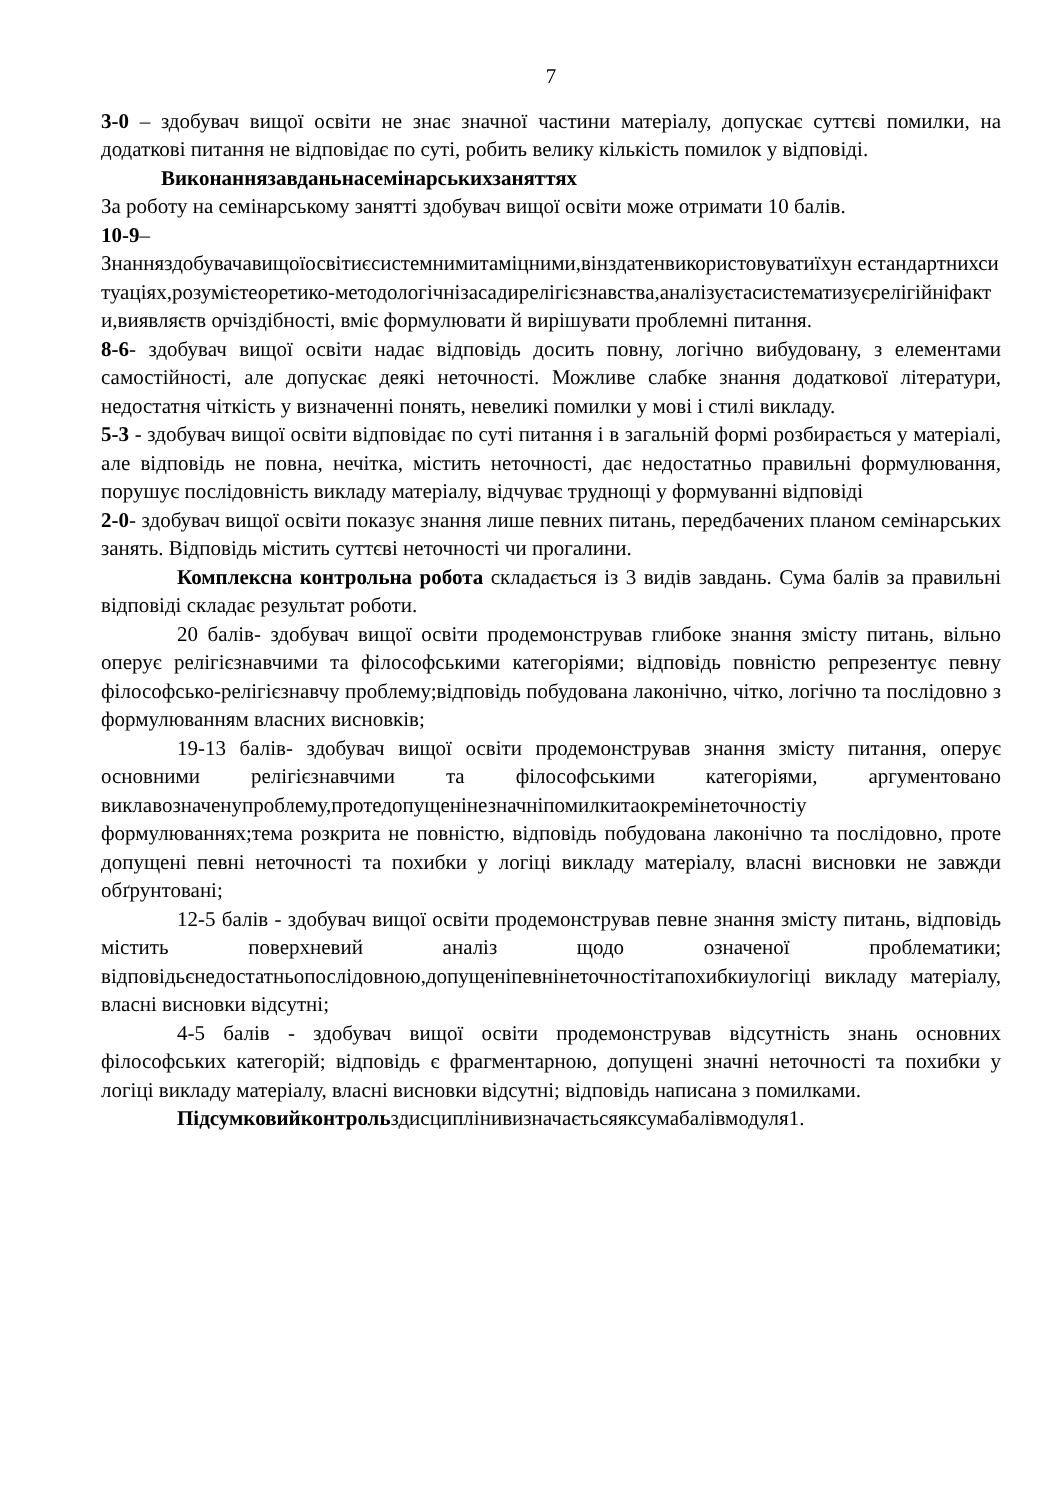7
3-0 – здобувач вищої освіти не знає значної частини матеріалу, допускає суттєві помилки, на додаткові питання не відповідає по суті, робить велику кількість помилок у відповіді.
Виконаннязавданьнасемінарськихзаняттях
За роботу на семінарському занятті здобувач вищої освіти може отримати 10 балів.
10-9–
Знанняздобувачавищоїосвітиєсистемнимитаміцними,вінздатенвикористовуватиїхун естандартнихситуаціях,розумієтеоретико-методологічнізасадирелігієзнавства,аналізуєтасистематизуєрелігійніфакти,виявляєтв орчіздібності, вміє формулювати й вирішувати проблемні питання.
8-6- здобувач вищої освіти надає відповідь досить повну, логічно вибудовану, з елементами самостійності, але допускає деякі неточності. Можливе слабке знання додаткової літератури, недостатня чіткість у визначенні понять, невеликі помилки у мові і стилі викладу.
5-3 - здобувач вищої освіти відповідає по суті питання і в загальній формі розбирається у матеріалі, але відповідь не повна, нечітка, містить неточності, дає недостатньо правильні формулювання, порушує послідовність викладу матеріалу, відчуває труднощі у формуванні відповіді
2-0- здобувач вищої освіти показує знання лише певних питань, передбачених планом семінарських занять. Відповідь містить суттєві неточності чи прогалини.
Комплексна контрольна робота складається із 3 видів завдань. Сума балів за правильні відповіді складає результат роботи.
20 балів- здобувач вищої освіти продемонстрував глибоке знання змісту питань, вільно оперує релігієзнавчими та філософськими категоріями; відповідь повністю репрезентує певну філософсько-релігієзнавчу проблему;відповідь побудована лаконічно, чітко, логічно та послідовно з формулюванням власних висновків;
19-13 балів- здобувач вищої освіти продемонстрував знання змісту питання, оперує основними релігієзнавчими та філософськими категоріями, аргументовано виклавозначенупроблему,протедопущенінезначніпомилкитаокремінеточностіу формулюваннях;тема розкрита не повністю, відповідь побудована лаконічно та послідовно, проте допущені певні неточності та похибки у логіці викладу матеріалу, власні висновки не завжди обґрунтовані;
12-5 балів - здобувач вищої освіти продемонстрував певне знання змісту питань, відповідь містить поверхневий аналіз щодо означеної проблематики; відповідьєнедостатньопослідовною,допущеніпевнінеточностітапохибкиулогіці викладу матеріалу, власні висновки відсутні;
4-5 балів - здобувач вищої освіти продемонстрував відсутність знань основних філософських категорій; відповідь є фрагментарною, допущені значні неточності та похибки у логіці викладу матеріалу, власні висновки відсутні; відповідь написана з помилками.
Підсумковийконтрольздисциплінивизначаєтьсяяксумабалівмодуля1.